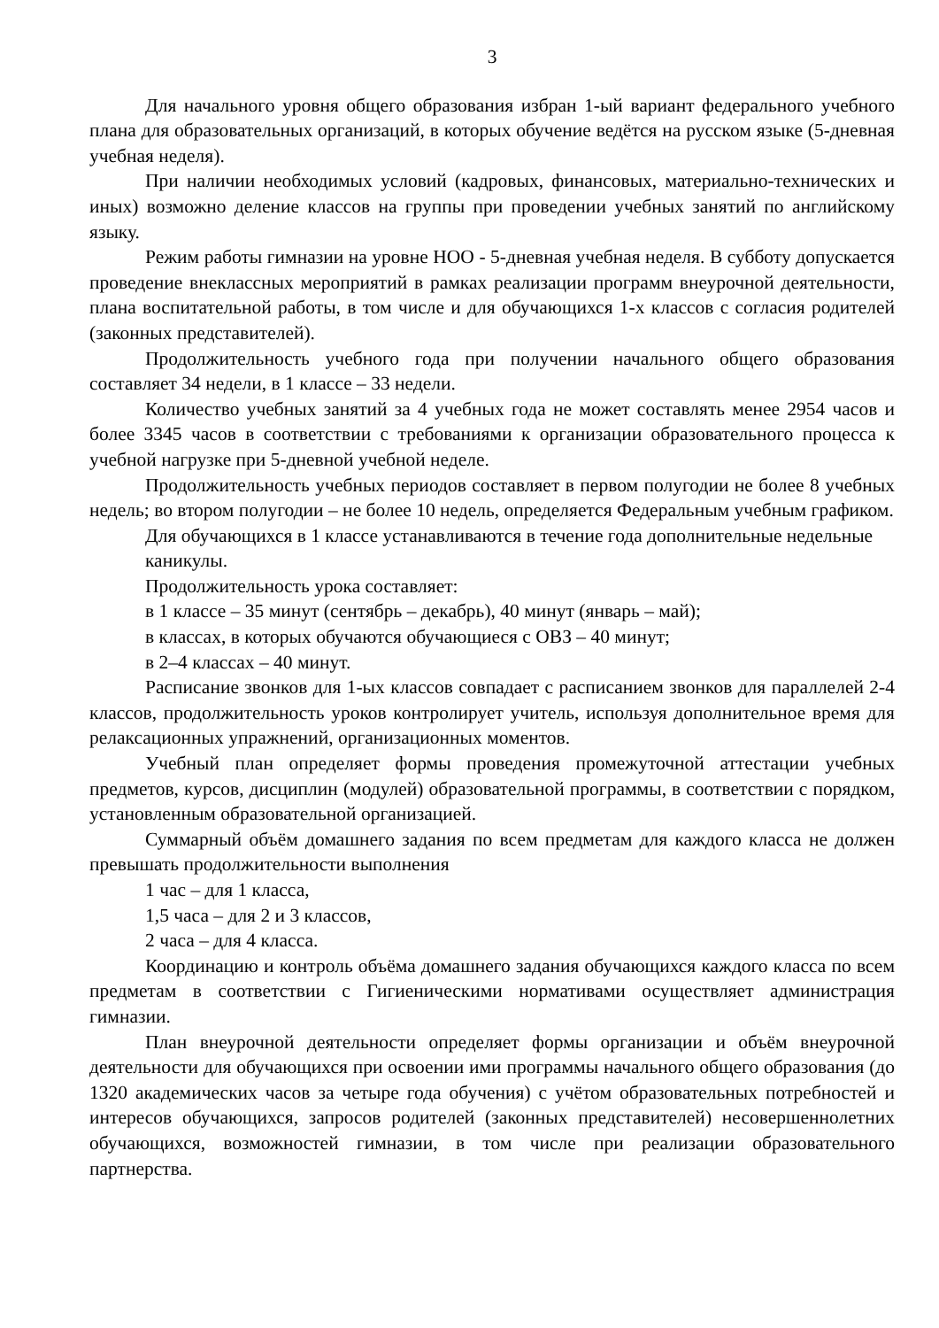3
Для начального уровня общего образования избран 1-ый вариант федерального учебного плана для образовательных организаций, в которых обучение ведётся на русском языке (5-дневная учебная неделя).
При наличии необходимых условий (кадровых, финансовых, материально-технических и иных) возможно деление классов на группы при проведении учебных занятий по английскому языку.
Режим работы гимназии на уровне НОО - 5-дневная учебная неделя. В субботу допускается проведение внеклассных мероприятий в рамках реализации программ внеурочной деятельности, плана воспитательной работы, в том числе и для обучающихся 1-х классов с согласия родителей (законных представителей).
Продолжительность учебного года при получении начального общего образования составляет 34 недели, в 1 классе – 33 недели.
Количество учебных занятий за 4 учебных года не может составлять менее 2954 часов и более 3345 часов в соответствии с требованиями к организации образовательного процесса к учебной нагрузке при 5-дневной учебной неделе.
Продолжительность учебных периодов составляет в первом полугодии не более 8 учебных недель; во втором полугодии – не более 10 недель, определяется Федеральным учебным графиком.
Для обучающихся в 1 классе устанавливаются в течение года дополнительные недельные каникулы.
Продолжительность урока составляет:
в 1 классе – 35 минут (сентябрь – декабрь), 40 минут (январь – май);
в классах, в которых обучаются обучающиеся с ОВЗ – 40 минут;
в 2–4 классах – 40 минут.
Расписание звонков для 1-ых классов совпадает с расписанием звонков для параллелей 2-4 классов, продолжительность уроков контролирует учитель, используя дополнительное время для релаксационных упражнений, организационных моментов.
Учебный план определяет формы проведения промежуточной аттестации учебных предметов, курсов, дисциплин (модулей) образовательной программы, в соответствии с порядком, установленным образовательной организацией.
Суммарный объём домашнего задания по всем предметам для каждого класса не должен превышать продолжительности выполнения
1 час – для 1 класса,
1,5 часа – для 2 и 3 классов,
2 часа – для 4 класса.
Координацию и контроль объёма домашнего задания обучающихся каждого класса по всем предметам в соответствии с Гигиеническими нормативами осуществляет администрация гимназии.
План внеурочной деятельности определяет формы организации и объём внеурочной деятельности для обучающихся при освоении ими программы начального общего образования (до 1320 академических часов за четыре года обучения) с учётом образовательных потребностей и интересов обучающихся, запросов родителей (законных представителей) несовершеннолетних обучающихся, возможностей гимназии, в том числе при реализации образовательного партнерства.